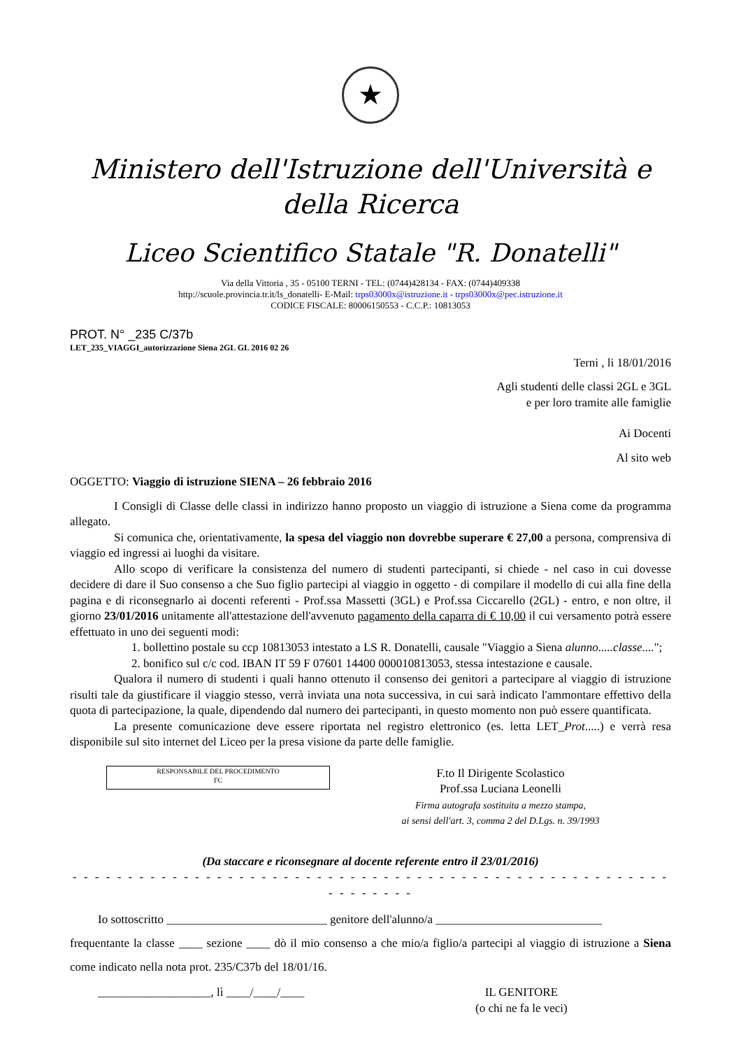★
Ministero dell'Istruzione dell'Università e della Ricerca
Liceo Scientifico Statale "R. Donatelli"
Via della Vittoria , 35 - 05100 TERNI - TEL: (0744)428134 - FAX: (0744)409338
http://scuole.provincia.tr.it/ls_donatelli- E-Mail: trps03000x@istruzione.it - trps03000x@pec.istruzione.it
CODICE FISCALE: 80006150553 - C.C.P.: 10813053
PROT. N° _235 C/37b
LET_235_VIAGGI_autorizzazione Siena 2GL GL 2016 02 26
Terni , li 18/01/2016
Agli studenti delle classi 2GL e 3GL
e per loro tramite alle famiglie
Ai Docenti
Al sito web
OGGETTO: Viaggio di istruzione SIENA – 26 febbraio 2016
I Consigli di Classe delle classi in indirizzo hanno proposto un viaggio di istruzione a Siena come da programma allegato.
Si comunica che, orientativamente, la spesa del viaggio non dovrebbe superare € 27,00 a persona, comprensiva di viaggio ed ingressi ai luoghi da visitare.
Allo scopo di verificare la consistenza del numero di studenti partecipanti, si chiede - nel caso in cui dovesse decidere di dare il Suo consenso a che Suo figlio partecipi al viaggio in oggetto - di compilare il modello di cui alla fine della pagina e di riconsegnarlo ai docenti referenti - Prof.ssa Massetti (3GL) e Prof.ssa Ciccarello (2GL) - entro, e non oltre, il giorno 23/01/2016 unitamente all'attestazione dell'avvenuto pagamento della caparra di € 10,00 il cui versamento potrà essere effettuato in uno dei seguenti modi:
1. bollettino postale su ccp 10813053 intestato a LS R. Donatelli, causale "Viaggio a Siena alunno.....classe....";
2. bonifico sul c/c cod. IBAN IT 59 F 07601 14400 000010813053, stessa intestazione e causale.
Qualora il numero di studenti i quali hanno ottenuto il consenso dei genitori a partecipare al viaggio di istruzione risulti tale da giustificare il viaggio stesso, verrà inviata una nota successiva, in cui sarà indicato l'ammontare effettivo della quota di partecipazione, la quale, dipendendo dal numero dei partecipanti, in questo momento non può essere quantificata.
La presente comunicazione deve essere riportata nel registro elettronico (es. letta LET_Prot.....) e verrà resa disponibile sul sito internet del Liceo per la presa visione da parte delle famiglie.
RESPONSABILE DEL PROCEDIMENTO
FC
F.to Il Dirigente Scolastico
Prof.ssa Luciana Leonelli
Firma autografa sostituita a mezzo stampa,
ai sensi dell'art. 3, comma 2 del D.Lgs. n. 39/1993
(Da staccare e riconsegnare al docente referente entro il 23/01/2016)
- - - - - - - - - - - - - - - - - - - - - - - - - - - - - - - - - - - - - - - - - - - - - - - - - - - - - - - - - - - - - -
Io sottoscritto ___________________________ genitore dell'alunno/a ____________________________
frequentante la classe ____ sezione ____ dò il mio consenso a che mio/a figlio/a partecipi al viaggio di istruzione a Siena come indicato nella nota prot. 235/C37b del 18/01/16.
___________________, lì ____/____/____ IL GENITORE
(o chi ne fa le veci)